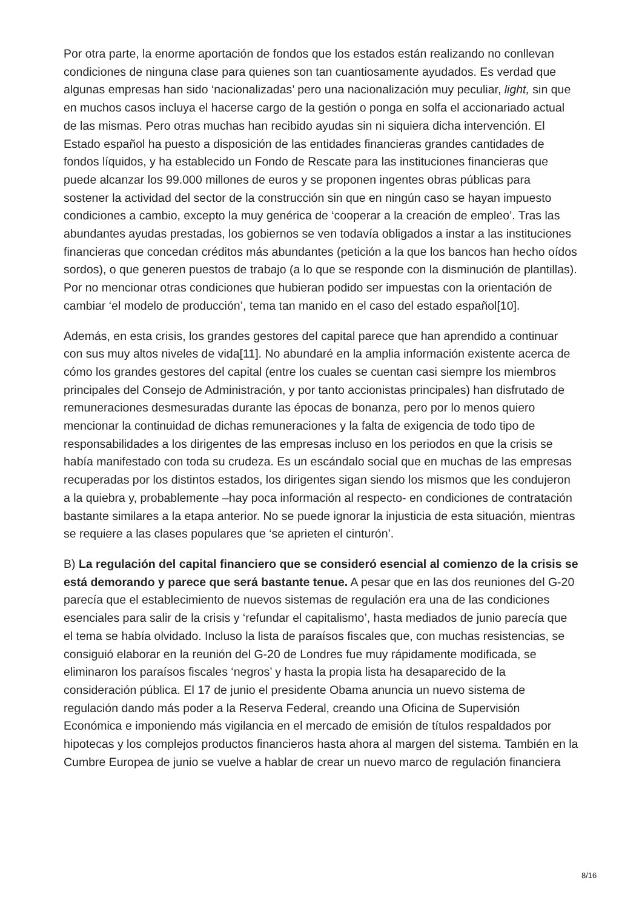Por otra parte, la enorme aportación de fondos que los estados están realizando no conllevan condiciones de ninguna clase para quienes son tan cuantiosamente ayudados. Es verdad que algunas empresas han sido ‘nacionalizadas’ pero una nacionalización muy peculiar, light, sin que en muchos casos incluya el hacerse cargo de la gestión o ponga en solfa el accionariado actual de las mismas. Pero otras muchas han recibido ayudas sin ni siquiera dicha intervención. El Estado español ha puesto a disposición de las entidades financieras grandes cantidades de fondos líquidos, y ha establecido un Fondo de Rescate para las instituciones financieras que puede alcanzar los 99.000 millones de euros y se proponen ingentes obras públicas para sostener la actividad del sector de la construcción sin que en ningún caso se hayan impuesto condiciones a cambio, excepto la muy genérica de ‘cooperar a la creación de empleo’. Tras las abundantes ayudas prestadas, los gobiernos se ven todavía obligados a instar a las instituciones financieras que concedan créditos más abundantes (petición a la que los bancos han hecho oídos sordos), o que generen puestos de trabajo (a lo que se responde con la disminución de plantillas). Por no mencionar otras condiciones que hubieran podido ser impuestas con la orientación de cambiar ‘el modelo de producción’, tema tan manido en el caso del estado español[10].
Además, en esta crisis, los grandes gestores del capital parece que han aprendido a continuar con sus muy altos niveles de vida[11]. No abundaré en la amplia información existente acerca de cómo los grandes gestores del capital (entre los cuales se cuentan casi siempre los miembros principales del Consejo de Administración, y por tanto accionistas principales) han disfrutado de remuneraciones desmesuradas durante las épocas de bonanza, pero por lo menos quiero mencionar la continuidad de dichas remuneraciones y la falta de exigencia de todo tipo de responsabilidades a los dirigentes de las empresas incluso en los periodos en que la crisis se había manifestado con toda su crudeza. Es un escándalo social que en muchas de las empresas recuperadas por los distintos estados, los dirigentes sigan siendo los mismos que les condujeron a la quiebra y, probablemente –hay poca información al respecto- en condiciones de contratación bastante similares a la etapa anterior. No se puede ignorar la injusticia de esta situación, mientras se requiere a las clases populares que ‘se aprieten el cinturón’.
B) La regulación del capital financiero que se consideró esencial al comienzo de la crisis se está demorando y parece que será bastante tenue. A pesar que en las dos reuniones del G-20 parecía que el establecimiento de nuevos sistemas de regulación era una de las condiciones esenciales para salir de la crisis y ‘refundar el capitalismo’, hasta mediados de junio parecía que el tema se había olvidado. Incluso la lista de paraísos fiscales que, con muchas resistencias, se consiguió elaborar en la reunión del G-20 de Londres fue muy rápidamente modificada, se eliminaron los paraísos fiscales ‘negros’ y hasta la propia lista ha desaparecido de la consideración pública. El 17 de junio el presidente Obama anuncia un nuevo sistema de regulación dando más poder a la Reserva Federal, creando una Oficina de Supervisión Económica e imponiendo más vigilancia en el mercado de emisión de títulos respaldados por hipotecas y los complejos productos financieros hasta ahora al margen del sistema. También en la Cumbre Europea de junio se vuelve a hablar de crear un nuevo marco de regulación financiera
8/16